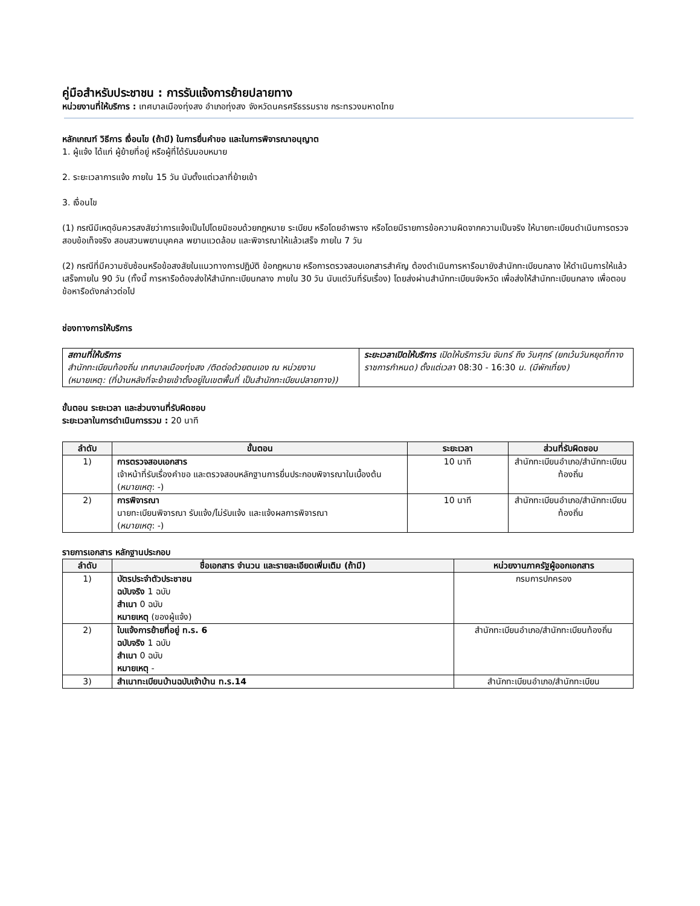คู่มือสำหรับประชาชน : การรับแจ้งการย้ายปลายทาง
หน่วยงานที่ให้บริการ : เทศบาลเมืองทุ่งสง อำเภอทุ่งสง จังหวัดนครศรีธรรมราช กระทรวงมหาดไทย
หลักเกณฑ์ วิธีการ เงื่อนไข (ถ้ามี) ในการยื่นคำขอ และในการพิจารณาอนุญาต
1. ผู้แจ้ง ได้แก่ ผู้ย้ายที่อยู่ หรือผู้ที่ได้รับมอบหมาย
2. ระยะเวลาการแจ้ง ภายใน 15 วัน นับตั้งแต่เวลาที่ย้ายเข้า
3. เงื่อนไข
(1) กรณีมีเหตุอันควรสงสัยว่าการแจ้งเป็นไปโดยมิชอบด้วยกฎหมาย ระเบียบ หรือโดยอำพราง หรือโดยมีรายการข้อความผิดจากความเป็นจริง ให้นายทะเบียนดำเนินการตรวจสอบข้อเท็จจริง สอบสวนพยานบุคคล พยานแวดล้อม และพิจารณาให้แล้วเสร็จ ภายใน 7 วัน
(2) กรณีที่มีความซับซ้อนหรือข้อสงสัยในแนวทางการปฏิบัติ ข้อกฎหมาย หรือการตรวจสอบเอกสารสำคัญ ต้องดำเนินการหารือมายังสำนักทะเบียนกลาง ให้ดำเนินการให้แล้วเสร็จภายใน 90 วัน (ทั้งนี้ การหารือต้องส่งให้สำนักทะเบียนกลาง ภายใน 30 วัน นับแต่วันที่รับเรื่อง) โดยส่งผ่านสำนักทะเบียนจังหวัด เพื่อส่งให้สำนักทะเบียนกลาง เพื่อตอบข้อหารือดังกล่าวต่อไป
ช่องทางการให้บริการ
| สถานที่ให้บริการ สำนักทะเบียนท้องถิ่น เทศบาลเมืองทุ่งสง /ติดต่อด้วยตนเอง ณ หน่วยงาน (หมายเหตุ: (ที่บ้านหลังที่จะย้ายเข้าตั้งอยู่ในเขตพื้นที่ เป็นสำนักทะเบียนปลายทาง)) | ระยะเวลาเปิดให้บริการ เปิดให้บริการวัน จันทร์ ถึง วันศุกร์ (ยกเว้นวันหยุดที่ทางราชการกำหนด) ตั้งแต่เวลา 08:30 - 16:30 น. (มีพักเที่ยง) |
ขั้นตอน ระยะเวลา และส่วนงานที่รับผิดชอบ
ระยะเวลาในการดำเนินการรวม : 20 นาที
| ลำดับ | ขั้นตอน | ระยะเวลา | ส่วนที่รับผิดชอบ |
| --- | --- | --- | --- |
| 1) | การตรวจสอบเอกสาร เจ้าหน้าที่รับเรื่องคำขอ และตรวจสอบหลักฐานการยื่นประกอบพิจารณาในเบื้องต้น ( หมายเหตุ : -) | 10 นาที | สำนักทะเบียนอำเภอ/สำนักทะเบียนท้องถิ่น |
| 2) | การพิจารณา นายทะเบียนพิจารณา รับแจ้ง/ไม่รับแจ้ง และแจ้งผลการพิจารณา ( หมายเหตุ : -) | 10 นาที | สำนักทะเบียนอำเภอ/สำนักทะเบียนท้องถิ่น |
รายการเอกสาร หลักฐานประกอบ
| ลำดับ | ชื่อเอกสาร จำนวน และรายละเอียดเพิ่มเติม (ถ้ามี) | หน่วยงานภาครัฐผู้ออกเอกสาร |
| --- | --- | --- |
| 1) | บัตรประจำตัวประชาชน ฉบับจริง 1 ฉบับ สำเนา 0 ฉบับ หมายเหตุ (ของผู้แจ้ง) | กรมการปกครอง |
| 2) | ใบแจ้งการย้ายที่อยู่ ท.ร. 6 ฉบับจริง 1 ฉบับ สำเนา 0 ฉบับ หมายเหตุ - | สำนักทะเบียนอำเภอ/สำนักทะเบียนท้องถิ่น |
| 3) | สำเนาทะเบียนบ้านฉบับเจ้าบ้าน ท.ร.14 | สำนักทะเบียนอำเภอ/สำนักทะเบียน |